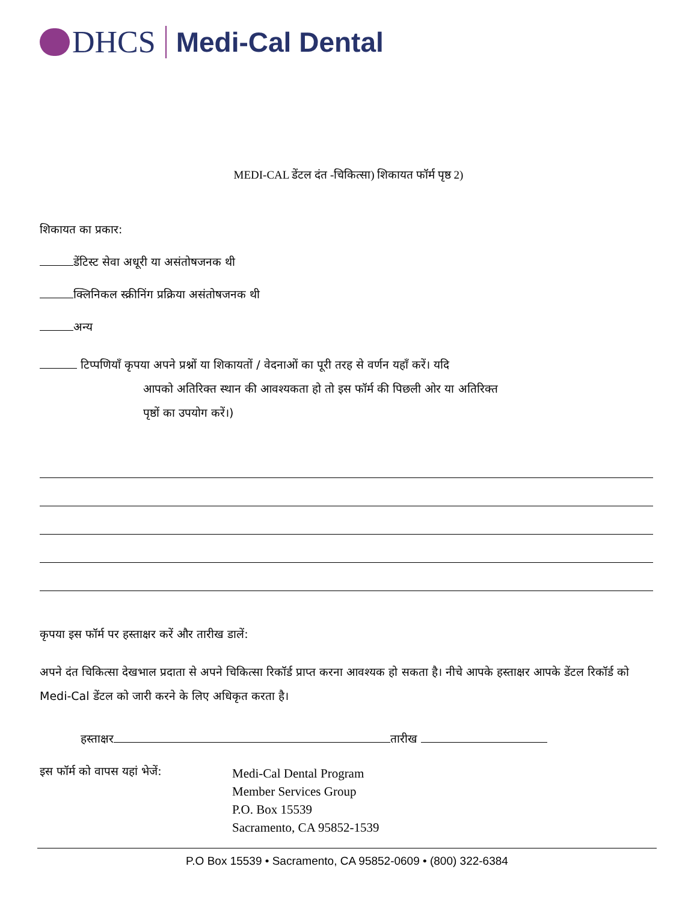DHCS Medi-Cal Dental
MEDI-CAL डेंटल दंत -चिकित्सा) शिकायत फॉर्म पृष्ठ 2)
शिकायत का प्रकार:
डेंटिस्ट सेवा अधूरी या असंतोषजनक थी
क्लिनिकल स्क्रीनिंग प्रक्रिया असंतोषजनक थी
अन्य
टिप्पणियाँ कृपया अपने प्रश्नों या शिकायतों / वेदनाओं का पूरी तरह से वर्णन यहाँ करें। यदि
आपको अतिरिक्त स्थान की आवश्यकता हो तो इस फॉर्म की पिछली ओर या अतिरिक्त
पृष्ठों का उपयोग करें।)
कृपया इस फॉर्म पर हस्ताक्षर करें और तारीख डालें:
अपने दंत चिकित्सा देखभाल प्रदाता से अपने चिकित्सा रिकॉर्ड प्राप्त करना आवश्यक हो सकता है। नीचे आपके हस्ताक्षर आपके डेंटल रिकॉर्ड को Medi-Cal डेंटल को जारी करने के लिए अधिकृत करता है।
हस्ताक्षर तारीख
इस फॉर्म को वापस यहां भेजें:
Medi-Cal Dental Program
Member Services Group
P.O. Box 15539
Sacramento, CA 95852-1539
P.O Box 15539 • Sacramento, CA 95852-0609 • (800) 322-6384